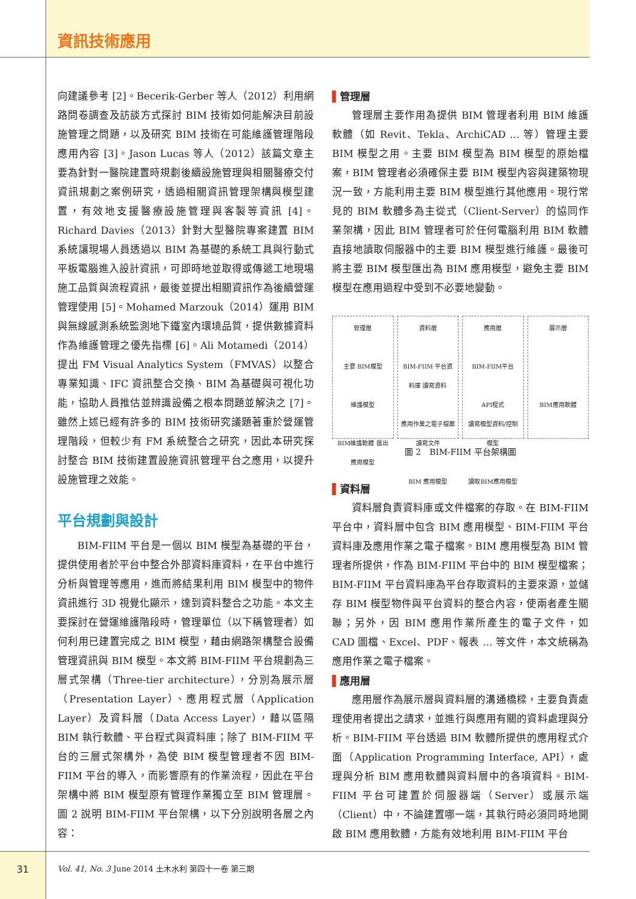資訊技術應用
向建議參考 [2]。Becerik-Gerber 等人（2012）利用網路問卷調查及訪談方式探討 BIM 技術如何能解決目前設施管理之問題，以及研究 BIM 技術在可能維護管理階段應用內容 [3]。Jason Lucas 等人（2012）該篇文章主要為針對一醫院建置時規劃後續設施管理與相關醫療交付資訊規劃之案例研究，透過相關資訊管理架構與模型建置，有效地支援醫療設施管理與客製等資訊 [4]。Richard Davies（2013）針對大型醫院專案建置 BIM 系統讓現場人員透過以 BIM 為基礎的系統工具與行動式平板電腦進入設計資訊，可即時地並取得或傳遞工地現場施工品質與流程資訊，最後並提出相關資訊作為後續營運管理使用 [5]。Mohamed Marzouk（2014）運用 BIM 與無線感測系統監測地下鐵室內環境品質，提供數據資料作為維護管理之優先指標 [6]。Ali Motamedi（2014）提出 FM Visual Analytics System（FMVAS）以整合專業知識、IFC 資訊整合交換、BIM 為基礎與可視化功能，協助人員推估並辨識設備之根本問題並解決之 [7]。雖然上述已經有許多的 BIM 技術研究議題著重於營運管理階段，但較少有 FM 系統整合之研究，因此本研究探討整合 BIM 技術建置設施資訊管理平台之應用，以提升設施管理之效能。
平台規劃與設計
BIM-FIIM 平台是一個以 BIM 模型為基礎的平台，提供使用者於平台中整合外部資料庫資料，在平台中進行分析與管理等應用，進而將結果利用 BIM 模型中的物件資訊進行 3D 視覺化顯示，達到資料整合之功能。本文主要探討在營運維護階段時，管理單位（以下稱管理者）如何利用已建置完成之 BIM 模型，藉由網路架構整合設備管理資訊與 BIM 模型。本文將 BIM-FIIM 平台規劃為三層式架構（Three-tier architecture），分別為展示層（Presentation Layer）、應用程式層（Application Layer）及資料層（Data Access Layer），藉以區隔 BIM 執行軟體、平台程式與資料庫；除了 BIM-FIIM 平台的三層式架構外，為使 BIM 模型管理者不因 BIM-FIIM 平台的導入，而影響原有的作業流程，因此在平台架構中將 BIM 模型原有管理作業獨立至 BIM 管理層。圖 2 說明 BIM-FIIM 平台架構，以下分別說明各層之內容：
▌管理層
管理層主要作用為提供 BIM 管理者利用 BIM 維護軟體（如 Revit、Tekla、ArchiCAD … 等）管理主要 BIM 模型之用。主要 BIM 模型為 BIM 模型的原始檔案，BIM 管理者必須確保主要 BIM 模型內容與建築物現況一致，方能利用主要 BIM 模型進行其他應用。現行常見的 BIM 軟體多為主從式（Client-Server）的協同作業架構，因此 BIM 管理者可於任何電腦利用 BIM 軟體直接地讀取伺服器中的主要 BIM 模型進行維護。最後可將主要 BIM 模型匯出為 BIM 應用模型，避免主要 BIM 模型在應用過程中受到不必要地變動。
管理層
主要 BIM模型
維護模型
BIM維護軟體 匯出應用模型
資料層
BIM-FIIM 平台資料庫 讀寫資料
應用作業之電子檔案 讀寫文件
BIM 應用模型
應用層
BIM-FIIM平台
API程式
讀寫模型資料/控制模型
讀取BIM應用模型
展示層
BIM應用軟體
圖 2　BIM-FIIM 平台架構圖
▌資料層
資料層負責資料庫或文件檔案的存取。在 BIM-FIIM 平台中，資料層中包含 BIM 應用模型、BIM-FIIM 平台資料庫及應用作業之電子檔案。BIM 應用模型為 BIM 管理者所提供，作為 BIM-FIIM 平台中的 BIM 模型檔案；BIM-FIIM 平台資料庫為平台存取資料的主要來源，並儲存 BIM 模型物件與平台資料的整合內容，使兩者產生關聯；另外，因 BIM 應用作業所產生的電子文件，如 CAD 圖檔、Excel、PDF、報表 … 等文件，本文統稱為應用作業之電子檔案。
▌應用層
應用層作為展示層與資料層的溝通橋樑，主要負責處理使用者提出之請求，並進行與應用有關的資料處理與分析。BIM-FIIM 平台透過 BIM 軟體所提供的應用程式介面（Application Programming Interface, API），處理與分析 BIM 應用軟體與資料層中的各項資料。BIM-FIIM 平台可建置於伺服器端（Server）或展示端（Client）中，不論建置哪一端，其執行時必須同時地開啟 BIM 應用軟體，方能有效地利用 BIM-FIIM 平台
31
Vol. 41, No. 3 June 2014 土木水利 第四十一卷 第三期